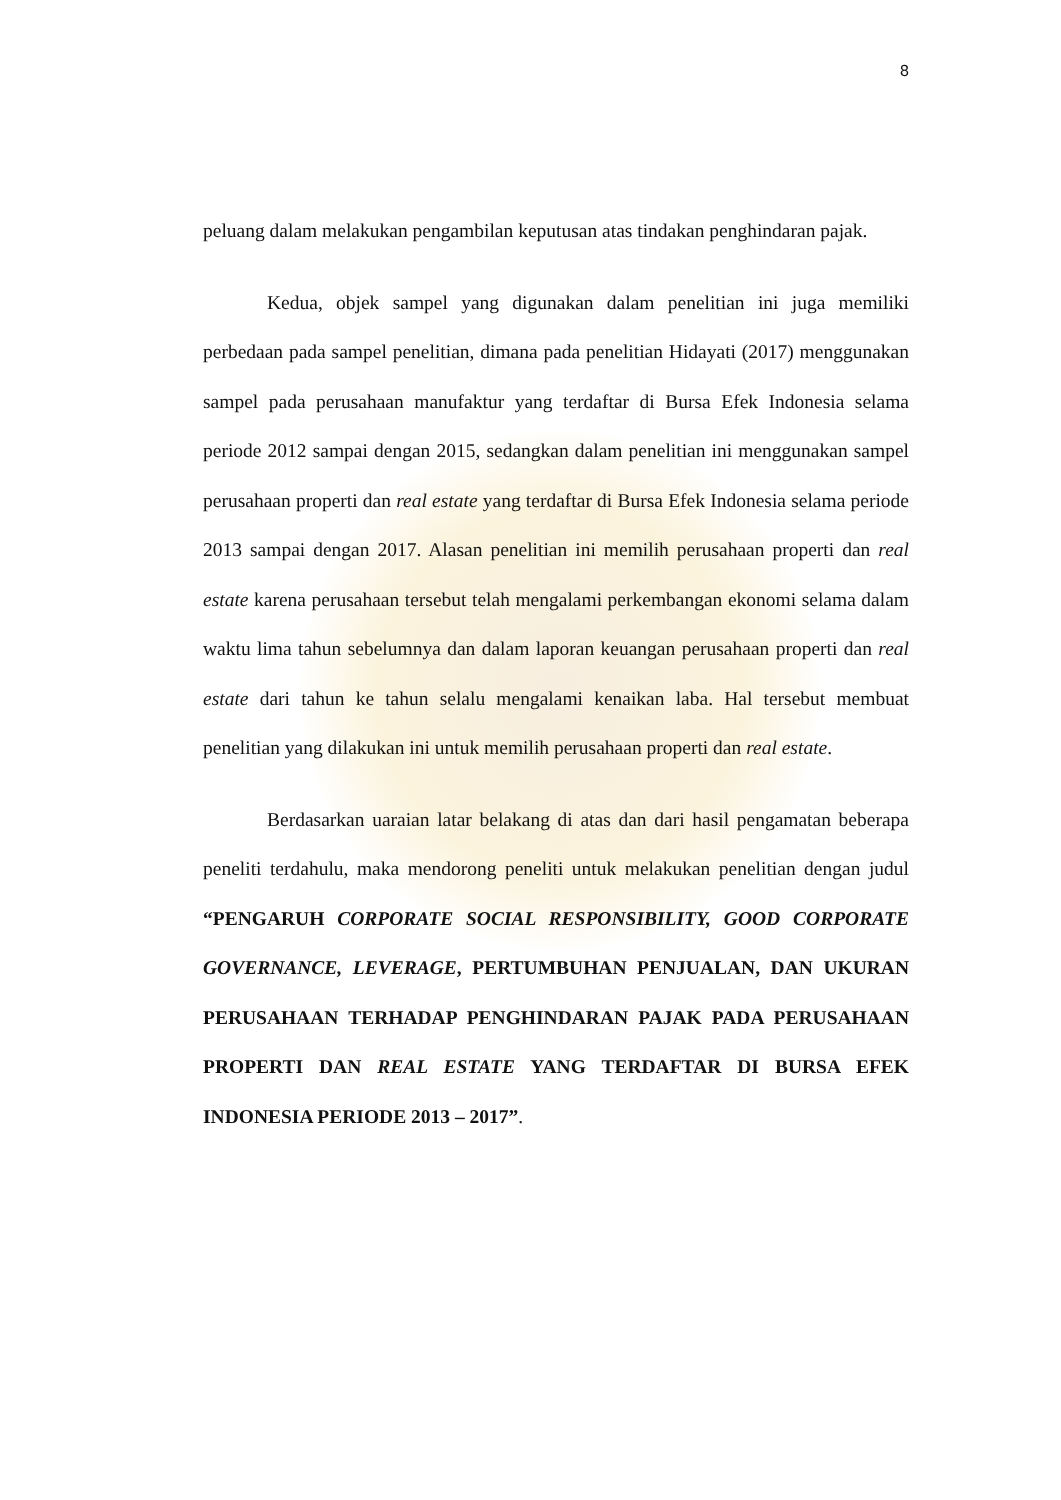8
peluang dalam melakukan pengambilan keputusan atas tindakan penghindaran pajak.
Kedua, objek sampel yang digunakan dalam penelitian ini juga memiliki perbedaan pada sampel penelitian, dimana pada penelitian Hidayati (2017) menggunakan sampel pada perusahaan manufaktur yang terdaftar di Bursa Efek Indonesia selama periode 2012 sampai dengan 2015, sedangkan dalam penelitian ini menggunakan sampel perusahaan properti dan real estate yang terdaftar di Bursa Efek Indonesia selama periode 2013 sampai dengan 2017. Alasan penelitian ini memilih perusahaan properti dan real estate karena perusahaan tersebut telah mengalami perkembangan ekonomi selama dalam waktu lima tahun sebelumnya dan dalam laporan keuangan perusahaan properti dan real estate dari tahun ke tahun selalu mengalami kenaikan laba. Hal tersebut membuat penelitian yang dilakukan ini untuk memilih perusahaan properti dan real estate.
Berdasarkan uaraian latar belakang di atas dan dari hasil pengamatan beberapa peneliti terdahulu, maka mendorong peneliti untuk melakukan penelitian dengan judul “PENGARUH CORPORATE SOCIAL RESPONSIBILITY, GOOD CORPORATE GOVERNANCE, LEVERAGE, PERTUMBUHAN PENJUALAN, DAN UKURAN PERUSAHAAN TERHADAP PENGHINDARAN PAJAK PADA PERUSAHAAN PROPERTI DAN REAL ESTATE YANG TERDAFTAR DI BURSA EFEK INDONESIA PERIODE 2013 – 2017”.